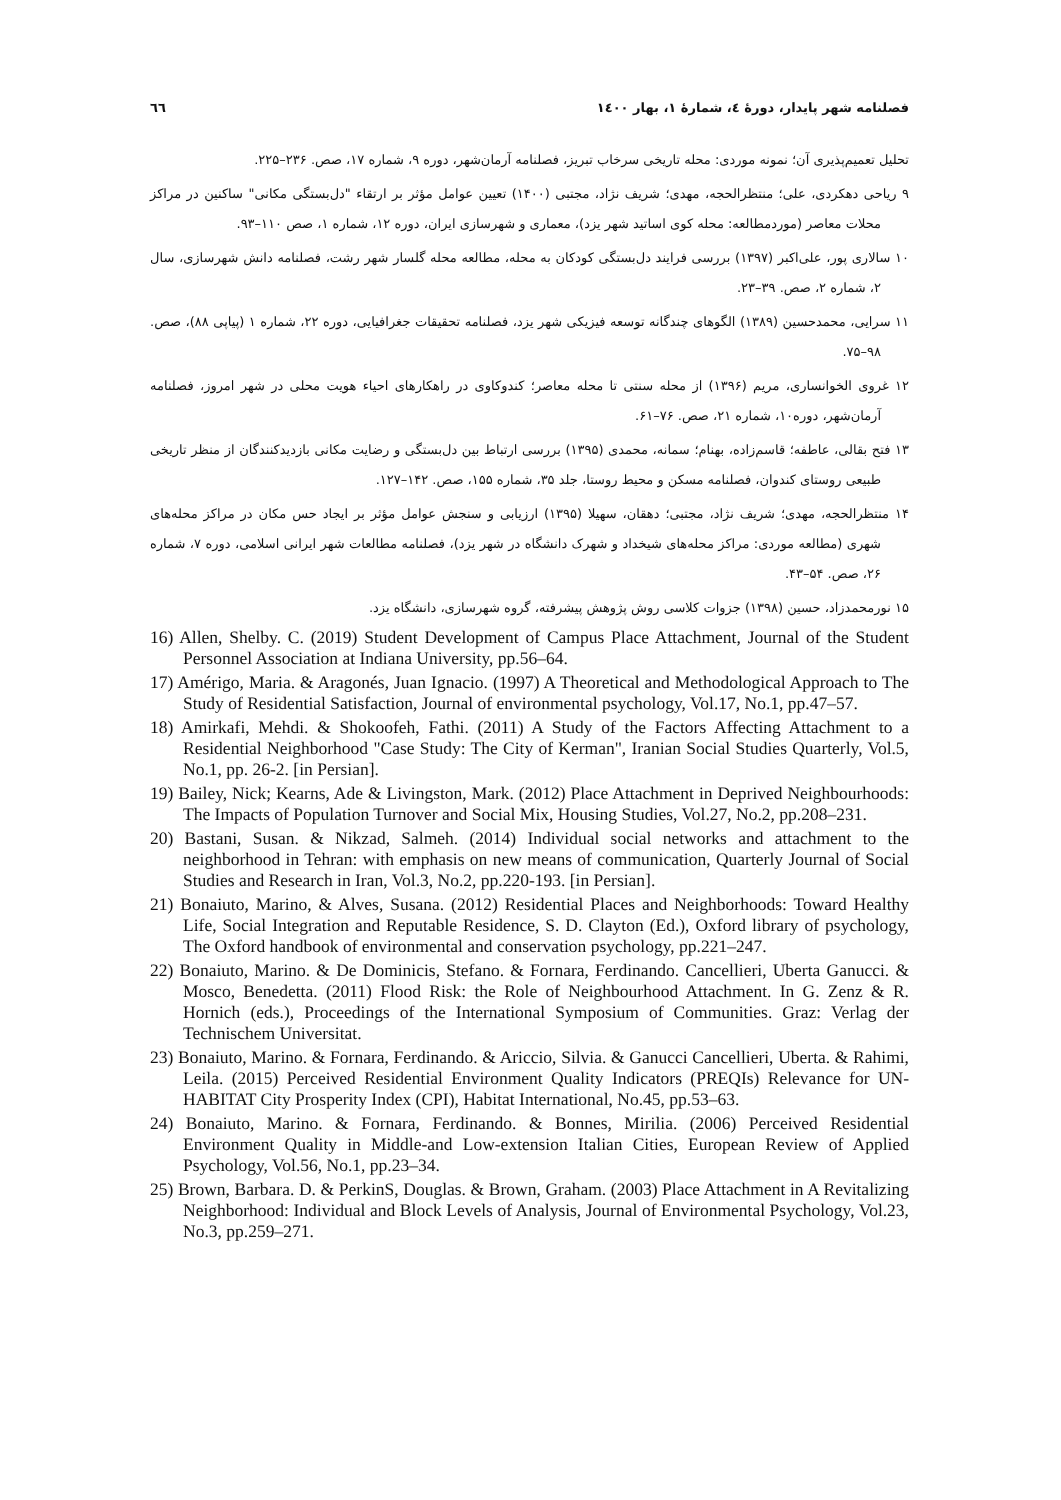٦٦ فصلنامه شهر پایدار، دورهٔ ٤، شمارهٔ ١، بهار ١٤٠٠
تحلیل تعمیم‌پذیری آن؛ نمونه موردی: محله تاریخی سرخاب تبریز، فصلنامه آرمان‌شهر، دوره ۹، شماره ۱۷، صص. ۲۳۶–۲۲۵.
۹ ریاحی دهکردی، علی؛ منتظرالحجه، مهدی؛ شریف نژاد، مجتبی (۱۴۰۰) تعیین عوامل مؤثر بر ارتقاء "دل‌بستگی مکانی" ساکنین در مراکز محلات معاصر (موردمطالعه: محله کوی اساتید شهر یزد)، معماری و شهرسازی ایران، دوره ۱۲، شماره ۱، صص ۱۱۰–۹۳.
۱۰ سالاری پور، علی‌اکبر (۱۳۹۷) بررسی فرایند دل‌بستگی کودکان به محله، مطالعه محله گلسار شهر رشت، فصلنامه دانش شهرسازی، سال ۲، شماره ۲، صص. ۳۹–۲۳.
۱۱ سرایی، محمدحسین (۱۳۸۹) الگوهای چندگانه توسعه فیزیکی شهر یزد، فصلنامه تحقیقات جغرافیایی، دوره ۲۲، شماره ۱ (پیاپی ۸۸)، صص. ۹۸–۷۵.
۱۲ غروی الخوانساری، مریم (۱۳۹۶) از محله سنتی تا محله معاصر؛ کندوکاوی در راهکارهای احیاء هویت محلی در شهر امروز، فصلنامه آرمان‌شهر، دوره۱۰، شماره ۲۱، صص. ۷۶–۶۱.
۱۳ فتح بقالی، عاطفه؛ قاسم‌زاده، بهنام؛ سمانه، محمدی (۱۳۹۵) بررسی ارتباط بین دل‌بستگی و رضایت مکانی بازدیدکنندگان از منظر تاریخی طبیعی روستای کندوان، فصلنامه مسکن و محیط روستا، جلد ۳۵، شماره ۱۵۵، صص. ۱۴۲–۱۲۷.
۱۴ منتظرالحجه، مهدی؛ شریف نژاد، مجتبی؛ دهقان، سهیلا (۱۳۹۵) ارزیابی و سنجش عوامل مؤثر بر ایجاد حس مکان در مراکز محله‌های شهری (مطالعه موردی: مراکز محله‌های شیخداد و شهرک دانشگاه در شهر یزد)، فصلنامه مطالعات شهر ایرانی اسلامی، دوره ۷، شماره ۲۶، صص. ۵۴–۴۳.
۱۵ نورمحمدزاد، حسین (۱۳۹۸) جزوات کلاسی روش پژوهش پیشرفته، گروه شهرسازی، دانشگاه یزد.
16) Allen, Shelby. C. (2019) Student Development of Campus Place Attachment, Journal of the Student Personnel Association at Indiana University, pp.56–64.
17) Amérigo, Maria. & Aragonés, Juan Ignacio. (1997) A Theoretical and Methodological Approach to The Study of Residential Satisfaction, Journal of environmental psychology, Vol.17, No.1, pp.47–57.
18) Amirkafi, Mehdi. & Shokoofeh, Fathi. (2011) A Study of the Factors Affecting Attachment to a Residential Neighborhood "Case Study: The City of Kerman", Iranian Social Studies Quarterly, Vol.5, No.1, pp. 26-2. [in Persian].
19) Bailey, Nick; Kearns, Ade & Livingston, Mark. (2012) Place Attachment in Deprived Neighbourhoods: The Impacts of Population Turnover and Social Mix, Housing Studies, Vol.27, No.2, pp.208–231.
20) Bastani, Susan. & Nikzad, Salmeh. (2014) Individual social networks and attachment to the neighborhood in Tehran: with emphasis on new means of communication, Quarterly Journal of Social Studies and Research in Iran, Vol.3, No.2, pp.220-193. [in Persian].
21) Bonaiuto, Marino, & Alves, Susana. (2012) Residential Places and Neighborhoods: Toward Healthy Life, Social Integration and Reputable Residence, S. D. Clayton (Ed.), Oxford library of psychology, The Oxford handbook of environmental and conservation psychology, pp.221–247.
22) Bonaiuto, Marino. & De Dominicis, Stefano. & Fornara, Ferdinando. Cancellieri, Uberta Ganucci. & Mosco, Benedetta. (2011) Flood Risk: the Role of Neighbourhood Attachment. In G. Zenz & R. Hornich (eds.), Proceedings of the International Symposium of Communities. Graz: Verlag der Technischem Universitat.
23) Bonaiuto, Marino. & Fornara, Ferdinando. & Ariccio, Silvia. & Ganucci Cancellieri, Uberta. & Rahimi, Leila. (2015) Perceived Residential Environment Quality Indicators (PREQIs) Relevance for UN-HABITAT City Prosperity Index (CPI), Habitat International, No.45, pp.53–63.
24) Bonaiuto, Marino. & Fornara, Ferdinando. & Bonnes, Mirilia. (2006) Perceived Residential Environment Quality in Middle-and Low-extension Italian Cities, European Review of Applied Psychology, Vol.56, No.1, pp.23–34.
25) Brown, Barbara. D. & PerkinS, Douglas. & Brown, Graham. (2003) Place Attachment in A Revitalizing Neighborhood: Individual and Block Levels of Analysis, Journal of Environmental Psychology, Vol.23, No.3, pp.259–271.